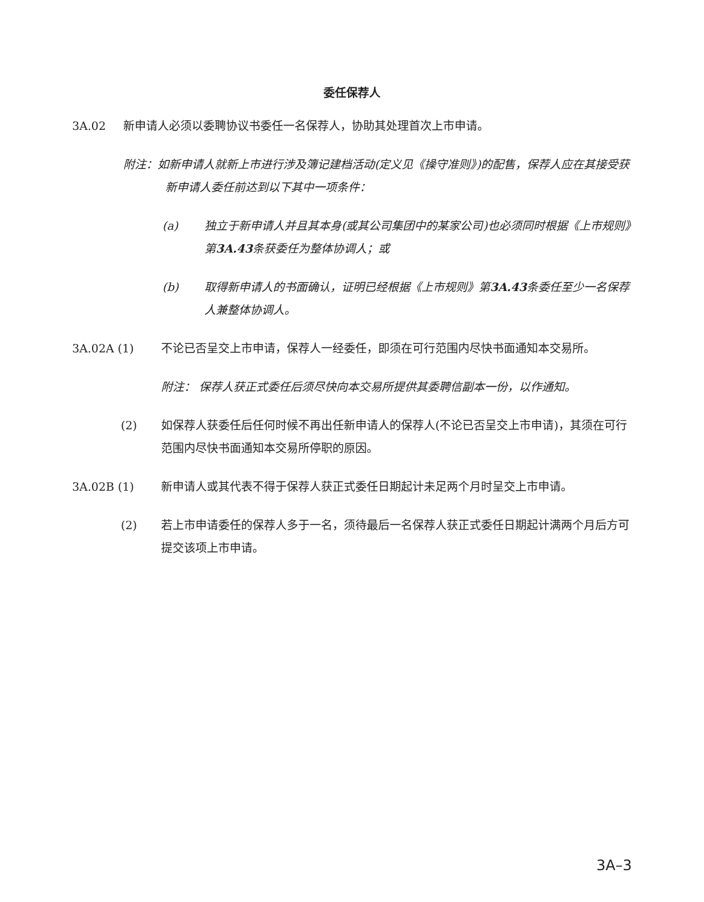委任保荐人
3A.02 新申请人必须以委聘协议书委任一名保荐人，协助其处理首次上市申请。
附注：如新申请人就新上市进行涉及簿记建档活动(定义见《操守准则》)的配售，保荐人应在其接受获新申请人委任前达到以下其中一项条件：
(a) 独立于新申请人并且其本身(或其公司集团中的某家公司)也必须同时根据《上市规则》第3A.43条获委任为整体协调人；或
(b) 取得新申请人的书面确认，证明已经根据《上市规则》第3A.43条委任至少一名保荐人兼整体协调人。
3A.02A (1) 不论已否呈交上市申请，保荐人一经委任，即须在可行范围内尽快书面通知本交易所。
附注： 保荐人获正式委任后须尽快向本交易所提供其委聘信副本一份，以作通知。
(2) 如保荐人获委任后任何时候不再出任新申请人的保荐人(不论已否呈交上市申请)，其须在可行范围内尽快书面通知本交易所停职的原因。
3A.02B (1) 新申请人或其代表不得于保荐人获正式委任日期起计未足两个月时呈交上市申请。
(2) 若上市申请委任的保荐人多于一名，须待最后一名保荐人获正式委任日期起计满两个月后方可提交该项上市申请。
3A–3